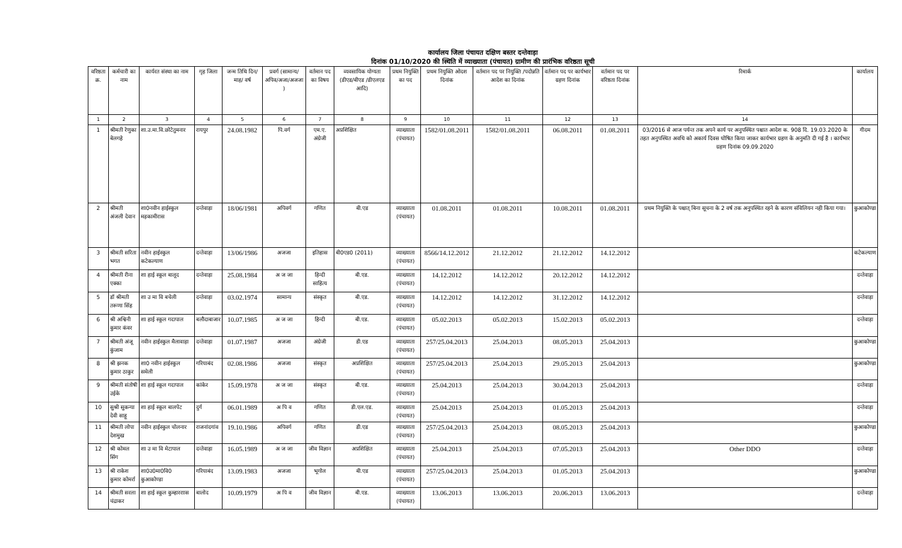कार्यालय जिला पंचायत दक्षिण बस्तर दन्तेवाड़ा
दिनांक 01/10/2020 की स्थिति में व्याख्याता (पंचायत) ग्रामीण की प्रारंभिक वरिष्ठता सूची
| वरिष्ठता क्र. | कर्मचारी का नाम | कार्यरत संस्था का नाम | गृह जिला | जन्म तिथि दिन/माह/ वर्ष | प्रवर्ग (सामान्य/अपिव/अजा/अजजा ) | वर्तमान पद का विषय | व्यवसायिक योग्यता (डीएड/बीएड /डीएलएड आदि) | प्रथम नियुक्ति का पद | प्रथम नियुक्ति ओदश दिनांक | वर्तमान पद पर नियुक्ति /पदोन्नति आदेश का दिनांक | वर्तमान पद पर कार्यभार ग्रहण दिनांक | वर्तमान पद पर वरिष्ठता दिनांक | रिमार्क | कार्यालय |
| --- | --- | --- | --- | --- | --- | --- | --- | --- | --- | --- | --- | --- | --- | --- |
| 1 | 2 | 3 | 4 | 5 | 6 | 7 | 8 | 9 | 10 | 11 | 12 | 13 | 14 | |
| 1 | श्रीमती रेणुका बेलगहे | शा.उ.मा.वि.छोटेतुमनार | रायपुर | 24.08.1982 | पि.वर्ग | एम.ए. अंग्रेजी | अप्रशिक्षित | व्याख्याता (पंचायत) | 1582/01.08.2011 | 1582/01.08.2011 | 06.08.2011 | 01.08.2011 | 03/2016 से आज पर्यन्त तक अपने कार्य पर अनुपस्थित पश्चात आदेश क. 908 दि. 19.03.2020 के तहत अनुपस्थित अवधि को अकार्य दिवस घोषित किया जाकर कार्यभार ग्रहण के अनुमति दी गई है । कार्यभार ग्रहण दिनांक 09.09.2020 | गीदम |
| 2 | श्रीमती अंजली देवान | शा0नवीन हाईस्कुल मड़कामीरास | दन्तेवाड़ा | 18/06/1981 | अपिवर्ग | गणित | बी.एड | व्याख्याता (पंचायत) | 01.08.2011 | 01.08.2011 | 10.08.2011 | 01.08.2011 | प्रथम नियुक्ति के पश्चात् बिना सूचना के 2 वर्ष तक अनुपस्थित रहने के कारण संविलियन नही किया गया। | कुआकोण्डा |
| 3 | श्रीमती सरिता भगत | नवीन हाईस्कुल कटेकल्याण | दन्तेवाड़ा | 13/06/1986 | अजजा | इतिहास | बी0एड0 (2011) | व्याख्याता (पंचायत) | 8566/14.12.2012 | 21.12.2012 | 21.12.2012 | 14.12.2012 | | कटेकल्याण |
| 4 | श्रीमती रीना एक्का | शा हाई स्कूल बालूद | दन्तेवाड़ा | 25.08.1984 | अ ज जा | हिन्दी साहित्य | बी.एड. | व्याख्याता (पंचायत) | 14.12.2012 | 14.12.2012 | 20.12.2012 | 14.12.2012 | | दन्तेवाड़ा |
| 5 | डॉ श्रीमती तरूणा सिंह | शा उ मा वि बचेली | दन्तेवाड़ा | 03.02.1974 | सामान्य | संस्कृत | बी.एड. | व्याख्याता (पंचायत) | 14.12.2012 | 14.12.2012 | 31.12.2012 | 14.12.2012 | | दन्तेवाड़ा |
| 6 | श्री अश्विनी कुमार कंवर | शा हाई स्कूल गदापाल | बलौदाबाजार | 10.07.1985 | अ ज जा | हिन्दी | बी.एड. | व्याख्याता (पंचायत) | 05.02.2013 | 05.02.2013 | 15.02.2013 | 05.02.2013 | | दन्तेवाड़ा |
| 7 | श्रीमती अंजू कुंजाम | नवीन हाईस्कुल मैलावाड़ा | दन्तेवाड़ा | 01.07.1987 | अजजा | अंग्रेजी | डी.एड | व्याख्याता (पंचायत) | 257/25.04.2013 | 25.04.2013 | 08.05.2013 | 25.04.2013 | | कुआकोण्डा |
| 8 | श्री झनक कुमार ठाकुर | शा0 नवीन हाईस्कुल समेली | गरियाबंद | 02.08.1986 | अजजा | संस्कृत | अप्रशिक्षित | व्याख्याता (पंचायत) | 257/25.04.2013 | 25.04.2013 | 29.05.2013 | 25.04.2013 | | कुआकोण्डा |
| 9 | श्रीमती संतोषी उईके | शा हाई स्कूल गदापाल | कांकेर | 15.09.1978 | अ ज जा | संस्कृत | बी.एड. | व्याख्याता (पंचायत) | 25.04.2013 | 25.04.2013 | 30.04.2013 | 25.04.2013 | | दन्तेवाड़ा |
| 10 | सुश्री सुकन्या देवी साहू | शा हाई स्कूल बालपेट | दुर्ग | 06.01.1989 | अ पि व | गणित | डी.एल.एड. | व्याख्याता (पंचायत) | 25.04.2013 | 25.04.2013 | 01.05.2013 | 25.04.2013 | | दन्तेवाड़ा |
| 11 | श्रीमती लोपा देशमुख | नवीन हाईस्कुल चोलनार | राजनांदगांव | 19.10.1986 | अपिवर्ग | गणित | डी.एड | व्याख्याता (पंचायत) | 257/25.04.2013 | 25.04.2013 | 08.05.2013 | 25.04.2013 | | कुआकोण्डा |
| 12 | श्री कोमल सिंग | शा उ मा वि मेटापाल | दन्तेवाड़ा | 16.05.1989 | अ ज जा | जीव विज्ञान | अप्रशिक्षित | व्याख्याता (पंचायत) | 25.04.2013 | 25.04.2013 | 07.05.2013 | 25.04.2013 | Other DDO | दन्तेवाड़ा |
| 13 | श्री राकेश कुमार कोमर्रा | शा0उ0मा0वि0 कुआकोण्डा | गरियाबंद | 13.09.1983 | अजजा | भूगोल | बी.एड | व्याख्याता (पंचायत) | 257/25.04.2013 | 25.04.2013 | 01.05.2013 | 25.04.2013 | | कुआकोण्डा |
| 14 | श्रीमती सरला चंद्राकर | शा हाई स्कूल कुम्हारराास | बालोद | 10.09.1979 | अ पि व | जीव विज्ञान | बी.एड. | व्याख्याता (पंचायत) | 13.06.2013 | 13.06.2013 | 20.06.2013 | 13.06.2013 | | दन्तेवाड़ा |